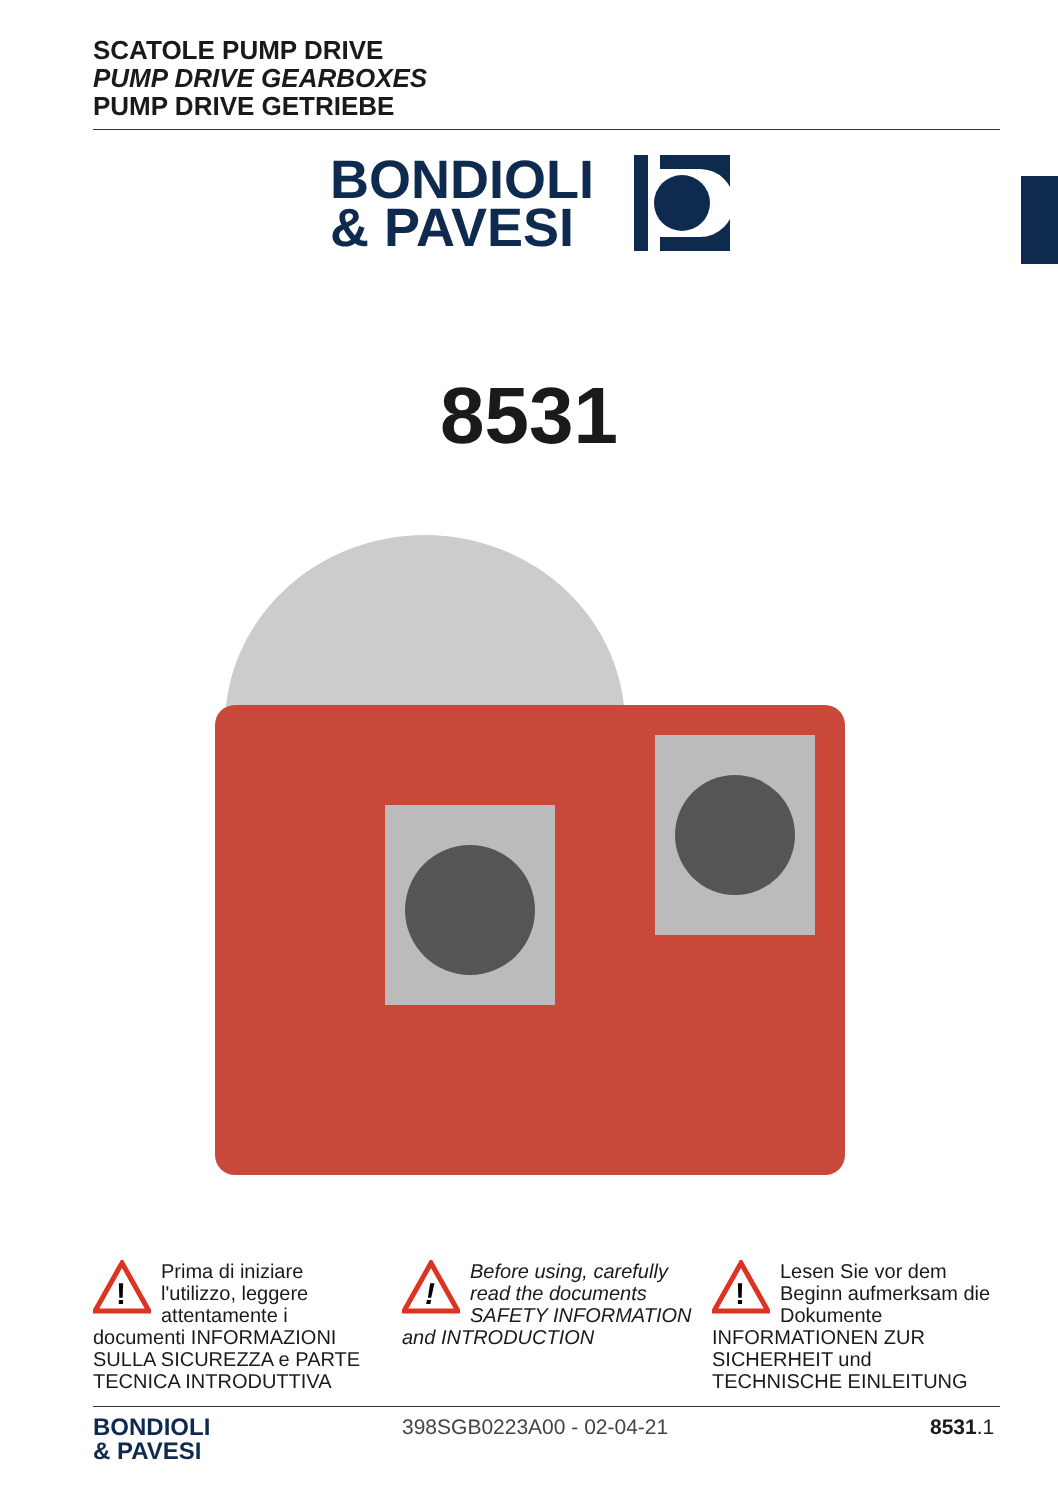SCATOLE PUMP DRIVE
PUMP DRIVE GEARBOXES
PUMP DRIVE GETRIEBE
BONDIOLI
& PAVESI
8531
!
Prima di iniziare l'utilizzo, leggere attentamente i documenti INFORMAZIONI SULLA SICUREZZA e PARTE TECNICA INTRODUTTIVA
!
Before using, carefully read the documents SAFETY INFORMATION and INTRODUCTION
!
Lesen Sie vor dem Beginn aufmerksam die Dokumente INFORMATIONEN ZUR SICHERHEIT und TECHNISCHE EINLEITUNG
BONDIOLI
& PAVESI
398SGB0223A00 - 02-04-21 8531.1